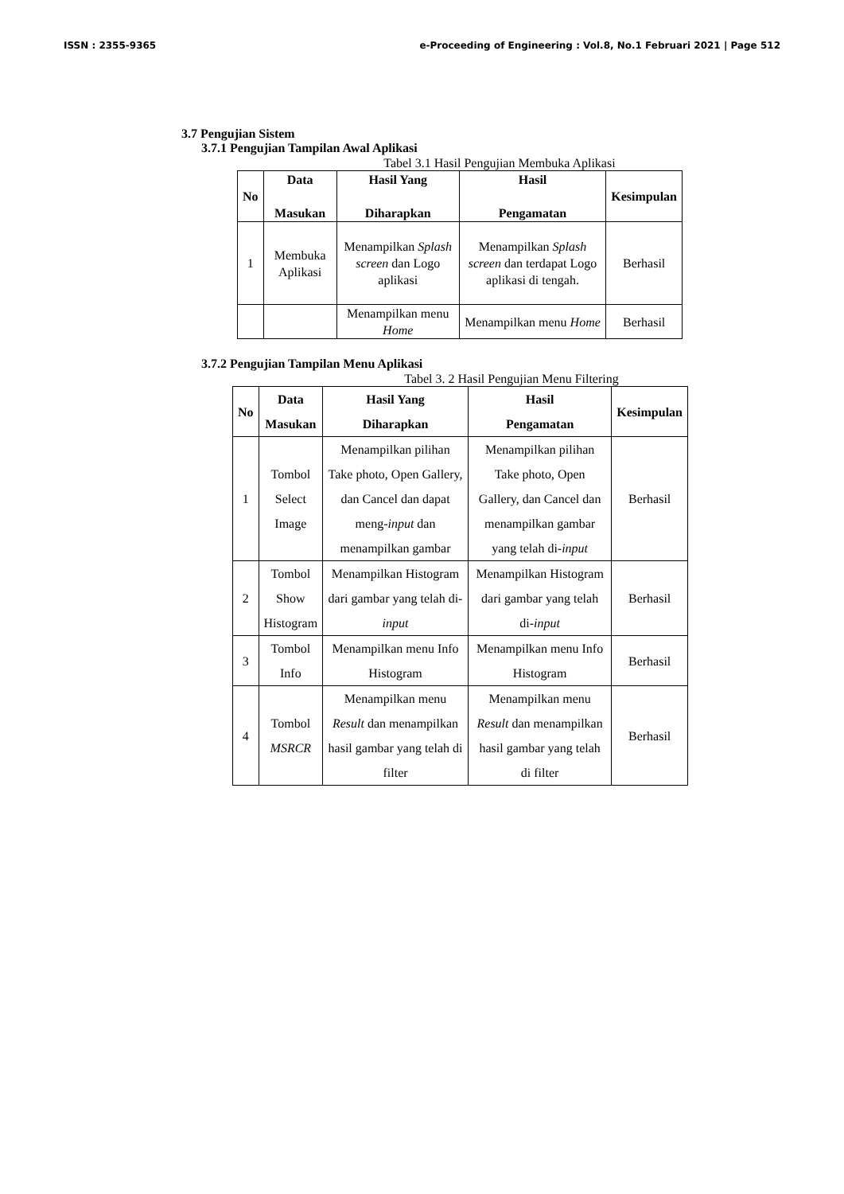ISSN : 2355-9365 e-Proceeding of Engineering : Vol.8, No.1 Februari 2021 | Page 512
3.7 Pengujian Sistem
3.7.1 Pengujian Tampilan Awal Aplikasi
Tabel 3.1 Hasil Pengujian Membuka Aplikasi
| No | Data Masukan | Hasil Yang Diharapkan | Hasil Pengamatan | Kesimpulan |
| --- | --- | --- | --- | --- |
| 1 | Membuka Aplikasi | Menampilkan Splash screen dan Logo aplikasi | Menampilkan Splash screen dan terdapat Logo aplikasi di tengah. | Berhasil |
| | | Menampilkan menu Home | Menampilkan menu Home | Berhasil |
3.7.2 Pengujian Tampilan Menu Aplikasi
Tabel 3. 2 Hasil Pengujian Menu Filtering
| No | Data Masukan | Hasil Yang Diharapkan | Hasil Pengamatan | Kesimpulan |
| --- | --- | --- | --- | --- |
| 1 | Tombol Select Image | Menampilkan pilihan Take photo, Open Gallery, dan Cancel dan dapat meng- input dan menampilkan gambar | Menampilkan pilihan Take photo, Open Gallery, dan Cancel dan menampilkan gambar yang telah di- input | Berhasil |
| 2 | Tombol Show Histogram | Menampilkan Histogram dari gambar yang telah di- input | Menampilkan Histogram dari gambar yang telah di- input | Berhasil |
| 3 | Tombol Info | Menampilkan menu Info Histogram | Menampilkan menu Info Histogram | Berhasil |
| 4 | Tombol MSRCR | Menampilkan menu Result dan menampilkan hasil gambar yang telah di filter | Menampilkan menu Result dan menampilkan hasil gambar yang telah di filter | Berhasil |